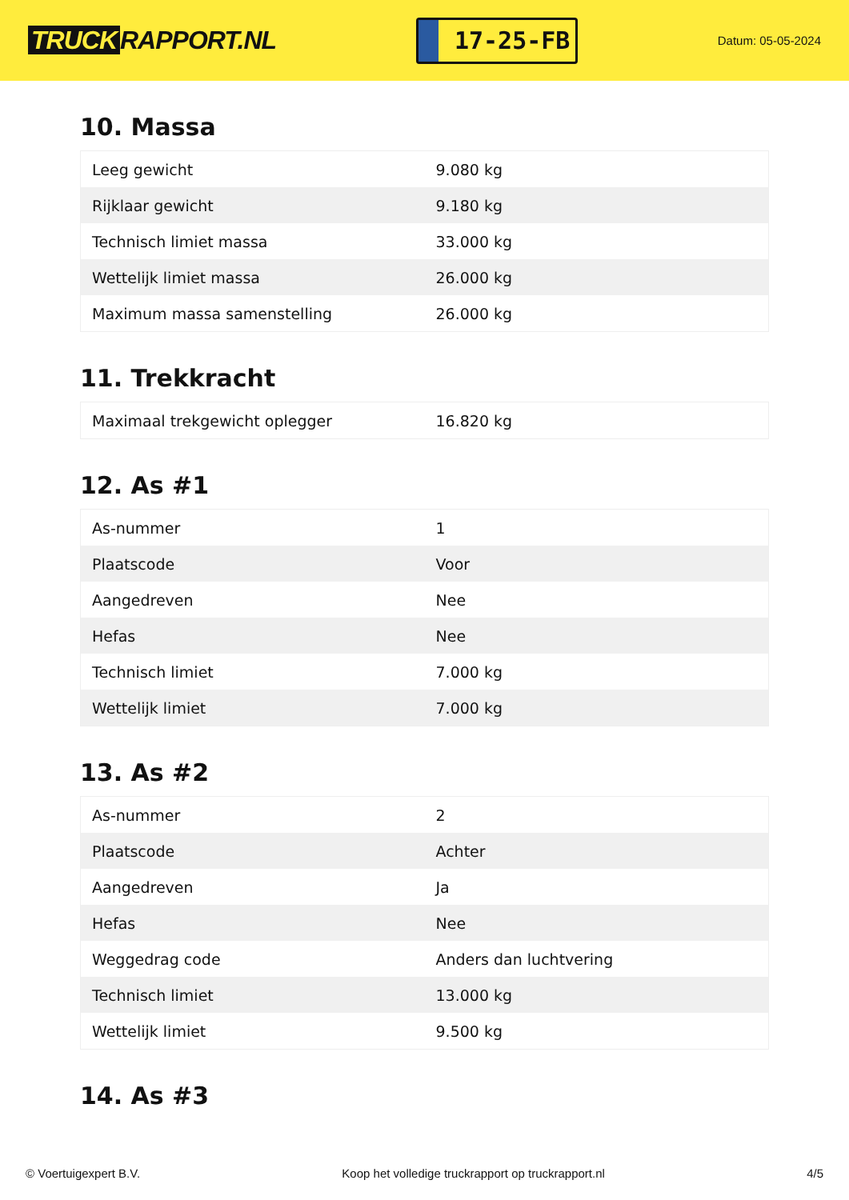TRUCK RAPPORT.NL
17-25-FB
Datum: 05-05-2024
10. Massa
| Leeg gewicht | 9.080 kg |
| Rijklaar gewicht | 9.180 kg |
| Technisch limiet massa | 33.000 kg |
| Wettelijk limiet massa | 26.000 kg |
| Maximum massa samenstelling | 26.000 kg |
11. Trekkracht
| Maximaal trekgewicht oplegger | 16.820 kg |
12. As #1
| As-nummer | 1 |
| Plaatscode | Voor |
| Aangedreven | Nee |
| Hefas | Nee |
| Technisch limiet | 7.000 kg |
| Wettelijk limiet | 7.000 kg |
13. As #2
| As-nummer | 2 |
| Plaatscode | Achter |
| Aangedreven | Ja |
| Hefas | Nee |
| Weggedrag code | Anders dan luchtvering |
| Technisch limiet | 13.000 kg |
| Wettelijk limiet | 9.500 kg |
14. As #3
© Voertuigexpert B.V. Koop het volledige truckrapport op truckrapport.nl 4/5